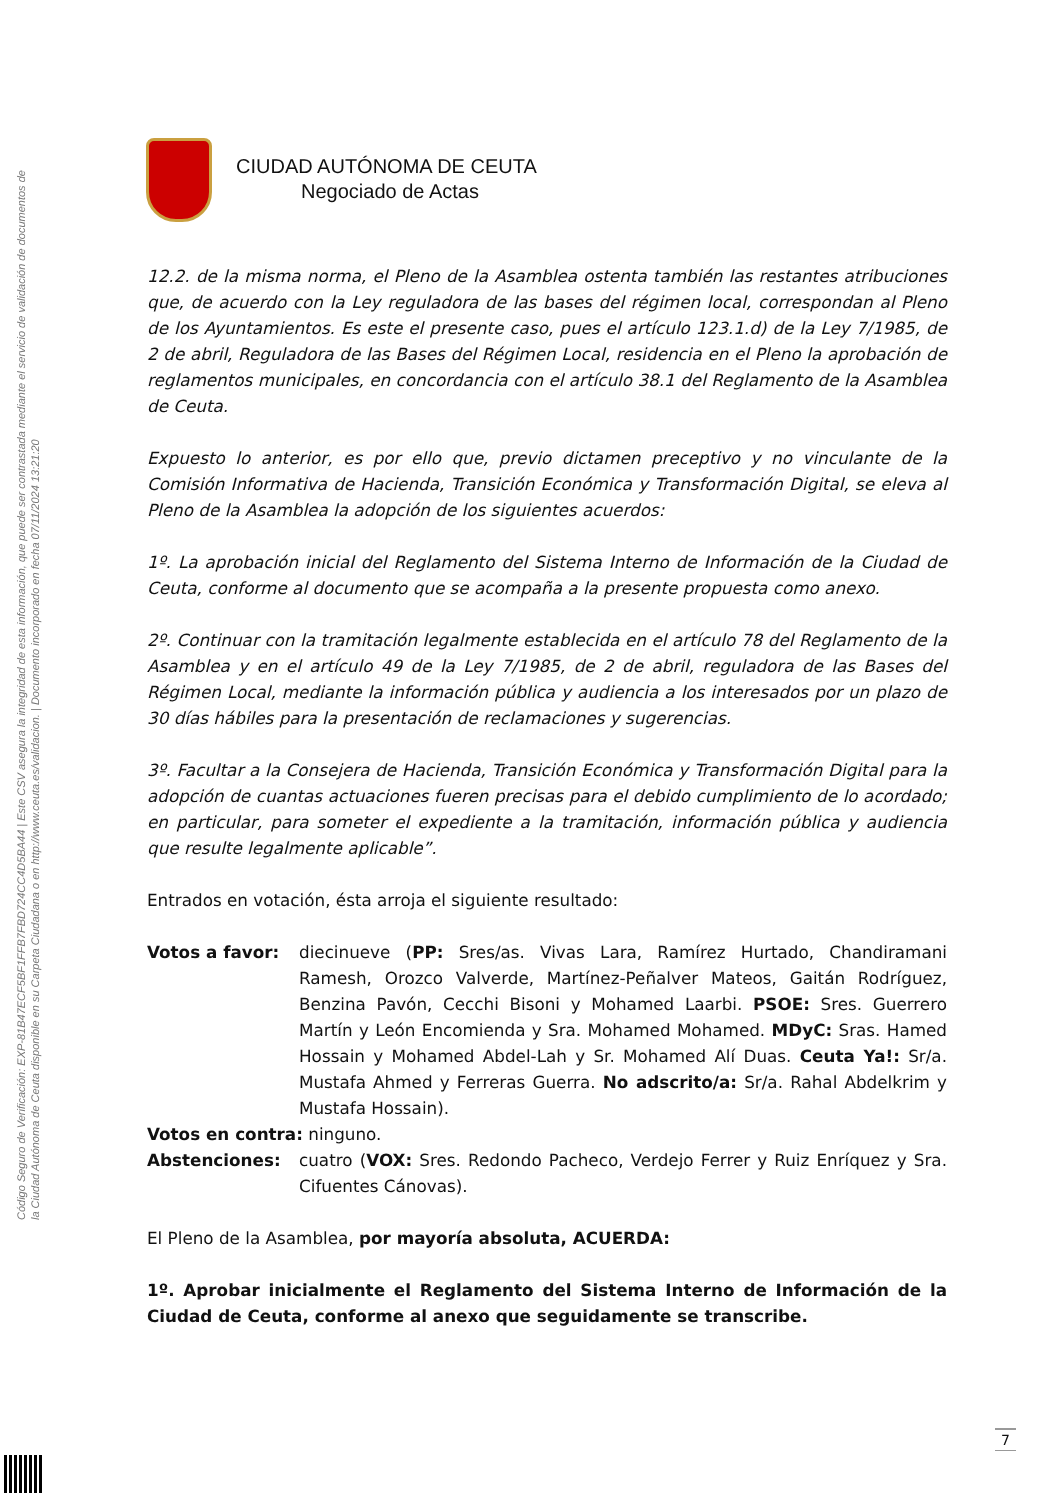Código Seguro de Verificación: EXP-81B47ECF5BF1FFB7FBD724CC4D5BA44 | Este CSV asegura la integridad de esta información, que puede ser contrastada mediante el servicio de validación de documentos de la Ciudad Autónoma de Ceuta disponible en su Carpeta Ciudadana o en http://www.ceuta.es/validacion. | Documento incorporado en fecha 07/11/2024 13:21:20
CIUDAD AUTÓNOMA DE CEUTA
Negociado de Actas
12.2. de la misma norma, el Pleno de la Asamblea ostenta también las restantes atribuciones que, de acuerdo con la Ley reguladora de las bases del régimen local, correspondan al Pleno de los Ayuntamientos. Es este el presente caso, pues el artículo 123.1.d) de la Ley 7/1985, de 2 de abril, Reguladora de las Bases del Régimen Local, residencia en el Pleno la aprobación de reglamentos municipales, en concordancia con el artículo 38.1 del Reglamento de la Asamblea de Ceuta.
Expuesto lo anterior, es por ello que, previo dictamen preceptivo y no vinculante de la Comisión Informativa de Hacienda, Transición Económica y Transformación Digital, se eleva al Pleno de la Asamblea la adopción de los siguientes acuerdos:
1º. La aprobación inicial del Reglamento del Sistema Interno de Información de la Ciudad de Ceuta, conforme al documento que se acompaña a la presente propuesta como anexo.
2º. Continuar con la tramitación legalmente establecida en el artículo 78 del Reglamento de la Asamblea y en el artículo 49 de la Ley 7/1985, de 2 de abril, reguladora de las Bases del Régimen Local, mediante la información pública y audiencia a los interesados por un plazo de 30 días hábiles para la presentación de reclamaciones y sugerencias.
3º. Facultar a la Consejera de Hacienda, Transición Económica y Transformación Digital para la adopción de cuantas actuaciones fueren precisas para el debido cumplimiento de lo acordado; en particular, para someter el expediente a la tramitación, información pública y audiencia que resulte legalmente aplicable”.
Entrados en votación, ésta arroja el siguiente resultado:
Votos a favor: diecinueve (PP: Sres/as. Vivas Lara, Ramírez Hurtado, Chandiramani Ramesh, Orozco Valverde, Martínez-Peñalver Mateos, Gaitán Rodríguez, Benzina Pavón, Cecchi Bisoni y Mohamed Laarbi. PSOE: Sres. Guerrero Martín y León Encomienda y Sra. Mohamed Mohamed. MDyC: Sras. Hamed Hossain y Mohamed Abdel-Lah y Sr. Mohamed Alí Duas. Ceuta Ya!: Sr/a. Mustafa Ahmed y Ferreras Guerra. No adscrito/a: Sr/a. Rahal Abdelkrim y Mustafa Hossain).
Votos en contra: ninguno.
Abstenciones: cuatro (VOX: Sres. Redondo Pacheco, Verdejo Ferrer y Ruiz Enríquez y Sra. Cifuentes Cánovas).
El Pleno de la Asamblea, por mayoría absoluta, ACUERDA:
1º. Aprobar inicialmente el Reglamento del Sistema Interno de Información de la Ciudad de Ceuta, conforme al anexo que seguidamente se transcribe.
7